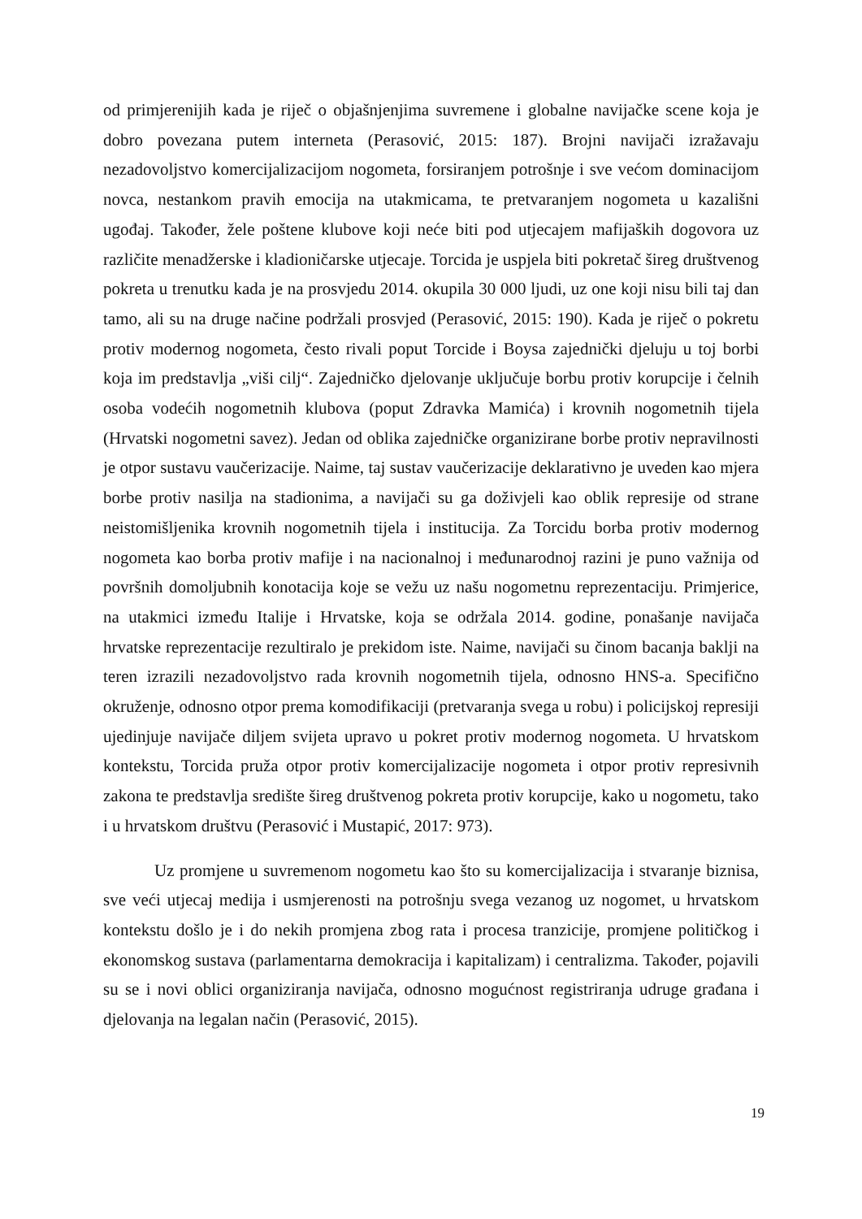od primjerenijih kada je riječ o objašnjenjima suvremene i globalne navijačke scene koja je dobro povezana putem interneta (Perasović, 2015: 187). Brojni navijači izražavaju nezadovoljstvo komercijalizacijom nogometa, forsiranjem potrošnje i sve većom dominacijom novca, nestankom pravih emocija na utakmicama, te pretvaranjem nogometa u kazališni ugođaj. Također, žele poštene klubove koji neće biti pod utjecajem mafijaških dogovora uz različite menadžerske i kladioničarske utjecaje. Torcida je uspjela biti pokretač šireg društvenog pokreta u trenutku kada je na prosvjedu 2014. okupila 30 000 ljudi, uz one koji nisu bili taj dan tamo, ali su na druge načine podržali prosvjed (Perasović, 2015: 190). Kada je riječ o pokretu protiv modernog nogometa, često rivali poput Torcide i Boysa zajednički djeluju u toj borbi koja im predstavlja „viši cilj“. Zajedničko djelovanje uključuje borbu protiv korupcije i čelnih osoba vodećih nogometnih klubova (poput Zdravka Mamića) i krovnih nogometnih tijela (Hrvatski nogometni savez). Jedan od oblika zajedničke organizirane borbe protiv nepravilnosti je otpor sustavu vaučerizacije. Naime, taj sustav vaučerizacije deklarativno je uveden kao mjera borbe protiv nasilja na stadionima, a navijači su ga doživjeli kao oblik represije od strane neistomišljenika krovnih nogometnih tijela i institucija. Za Torcidu borba protiv modernog nogometa kao borba protiv mafije i na nacionalnoj i međunarodnoj razini je puno važnija od površnih domoljubnih konotacija koje se vežu uz našu nogometnu reprezentaciju. Primjerice, na utakmici između Italije i Hrvatske, koja se održala 2014. godine, ponašanje navijača hrvatske reprezentacije rezultiralo je prekidom iste. Naime, navijači su činom bacanja baklji na teren izrazili nezadovoljstvo rada krovnih nogometnih tijela, odnosno HNS-a. Specifično okruženje, odnosno otpor prema komodifikaciji (pretvaranja svega u robu) i policijskoj represiji ujedinjuje navijače diljem svijeta upravo u pokret protiv modernog nogometa. U hrvatskom kontekstu, Torcida pruža otpor protiv komercijalizacije nogometa i otpor protiv represivnih zakona te predstavlja središte šireg društvenog pokreta protiv korupcije, kako u nogometu, tako i u hrvatskom društvu (Perasović i Mustapić, 2017: 973).
Uz promjene u suvremenom nogometu kao što su komercijalizacija i stvaranje biznisa, sve veći utjecaj medija i usmjerenosti na potrošnju svega vezanog uz nogomet, u hrvatskom kontekstu došlo je i do nekih promjena zbog rata i procesa tranzicije, promjene političkog i ekonomskog sustava (parlamentarna demokracija i kapitalizam) i centralizma. Također, pojavili su se i novi oblici organiziranja navijača, odnosno mogućnost registriranja udruge građana i djelovanja na legalan način (Perasović, 2015).
19